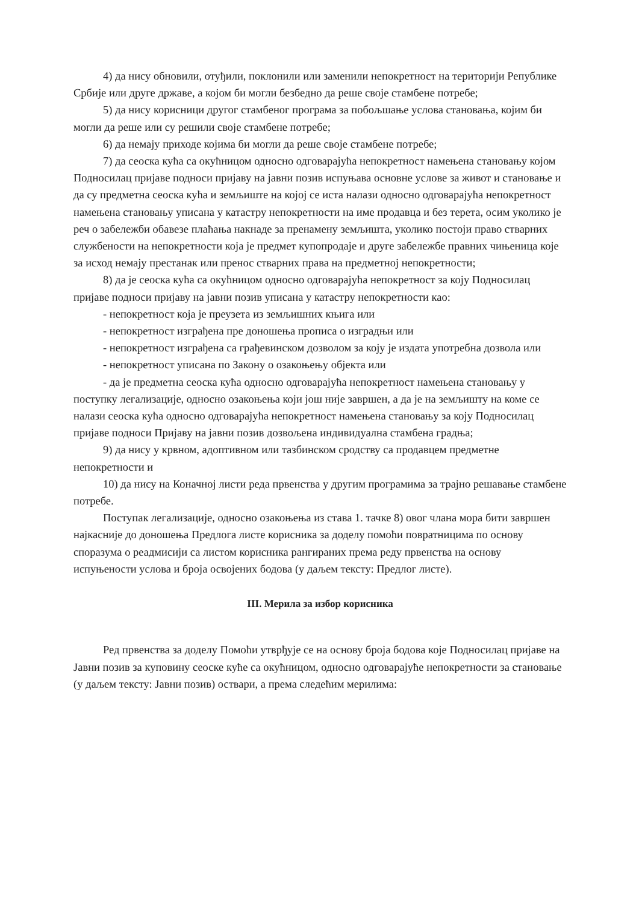4) да нису обновили, отуђили, поклонили или заменили непокретност на територији Републике Србије или друге државе, а којом би могли безбедно да реше своје стамбене потребе;
5) да нису корисници другог стамбеног програма за побољшање услова становања, којим би могли да реше или су решили своје стамбене потребе;
6) да немају приходе којима би могли да реше своје стамбене потребе;
7) да сеоска кућа са окућницом односно одговарајућа непокретност намењена становању којом Подносилац пријаве подноси пријаву на јавни позив испуњава основне услове за живот и становање и да су предметна сеоска кућа и земљиште на којој се иста налази односно одговарајућа непокретност намењена становању уписана у катастру непокретности на име продавца и без терета, осим уколико је реч о забележби обавезе плаћања накнаде за пренамену земљишта, уколико постоји право стварних службености на непокретности која је предмет купопродаје и друге забележбе правних чињеница које за исход немају престанак или пренос стварних права на предметној непокретности;
8) да је сеоска кућа са окућницом односно одговарајућа непокретност за коју Подносилац пријаве подноси пријаву на јавни позив уписана у катастру непокретности као:
- непокретност која је преузета из земљишних књига или
- непокретност изграђена пре доношења прописа о изградњи или
- непокретност изграђена са грађевинском дозволом за коју је издата употребна дозвола или
- непокретност уписана по Закону о озакоњењу објекта или
- да је предметна сеоска кућа односно одговарајућа непокретност намењена становању у поступку легализације, односно озакоњења који још није завршен, а да је на земљишту на коме се налази сеоска кућа односно одговарајућа непокретност намењена становању за коју Подносилац пријаве подноси Пријаву на јавни позив дозвољена индивидуална стамбена градња;
9) да нису у крвном, адоптивном или тазбинском сродству са продавцем предметне непокретности и
10) да нису на Коначној листи реда првенства у другим програмима за трајно решавање стамбене потребе.
Поступак легализације, односно озакоњења из става 1. тачке 8) овог члана мора бити завршен најкасније до доношења Предлога листе корисника за доделу помоћи повратницима по основу споразума о реадмисији са листом корисника рангираних према реду првенства на основу испуњености услова и броја освојених бодова (у даљем тексту: Предлог листе).
III. Мерила за избор корисника
Ред првенства за доделу Помоћи утврђује се на основу броја бодова које Подносилац пријаве на Јавни позив за куповину сеоске куће са окућницом, односно одговарајуће непокретности за становање (у даљем тексту: Јавни позив) оствари, а према следећим мерилима: